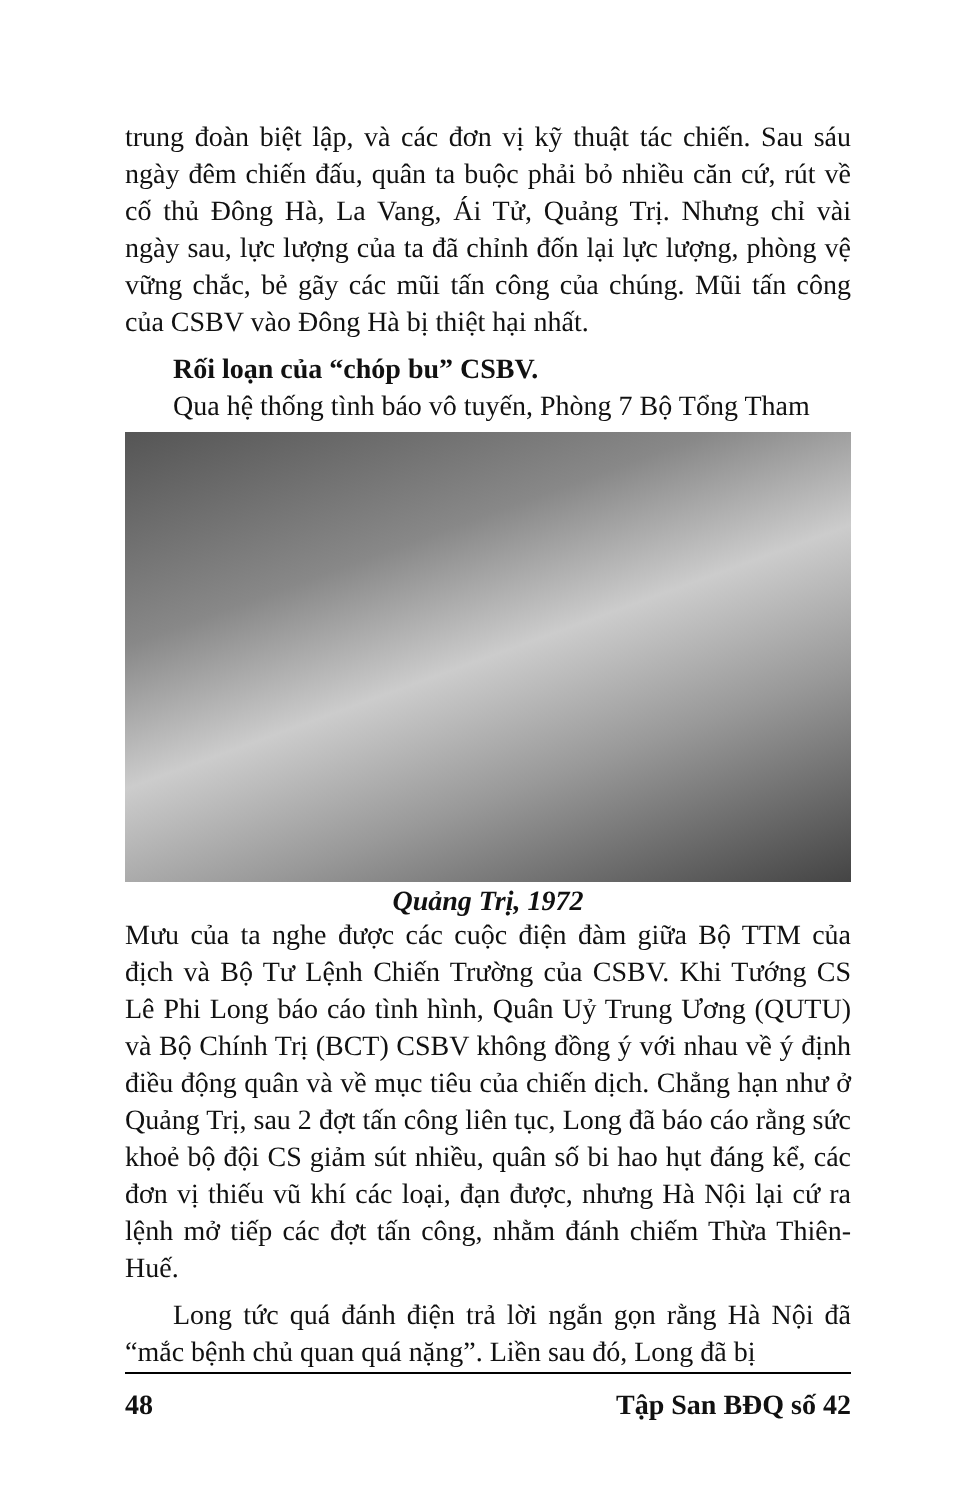trung đoàn biệt lập, và các đơn vị kỹ thuật tác chiến. Sau sáu ngày đêm chiến đấu, quân ta buộc phải bỏ nhiều căn cứ, rút về cố thủ Đông Hà, La Vang, Ái Tử, Quảng Trị. Nhưng chỉ vài ngày sau, lực lượng của ta đã chỉnh đốn lại lực lượng, phòng vệ vững chắc, bẻ gãy các mũi tấn công của chúng. Mũi tấn công của CSBV vào Đông Hà bị thiệt hại nhất.
Rối loạn của “chóp bu” CSBV.
Qua hệ thống tình báo vô tuyến, Phòng 7 Bộ Tổng Tham
Quảng Trị, 1972
Mưu của ta nghe được các cuộc điện đàm giữa Bộ TTM của địch và Bộ Tư Lệnh Chiến Trường của CSBV. Khi Tướng CS Lê Phi Long báo cáo tình hình, Quân Uỷ Trung Ương (QUTU) và Bộ Chính Trị (BCT) CSBV không đồng ý với nhau về ý định điều động quân và về mục tiêu của chiến dịch. Chẳng hạn như ở Quảng Trị, sau 2 đợt tấn công liên tục, Long đã báo cáo rằng sức khoẻ bộ đội CS giảm sút nhiều, quân số bi hao hụt đáng kể, các đơn vị thiếu vũ khí các loại, đạn được, nhưng Hà Nội lại cứ ra lệnh mở tiếp các đợt tấn công, nhằm đánh chiếm Thừa Thiên- Huế.
Long tức quá đánh điện trả lời ngắn gọn rằng Hà Nội đã “mắc bệnh chủ quan quá nặng”. Liền sau đó, Long đã bị
48 Tập San BĐQ số 42